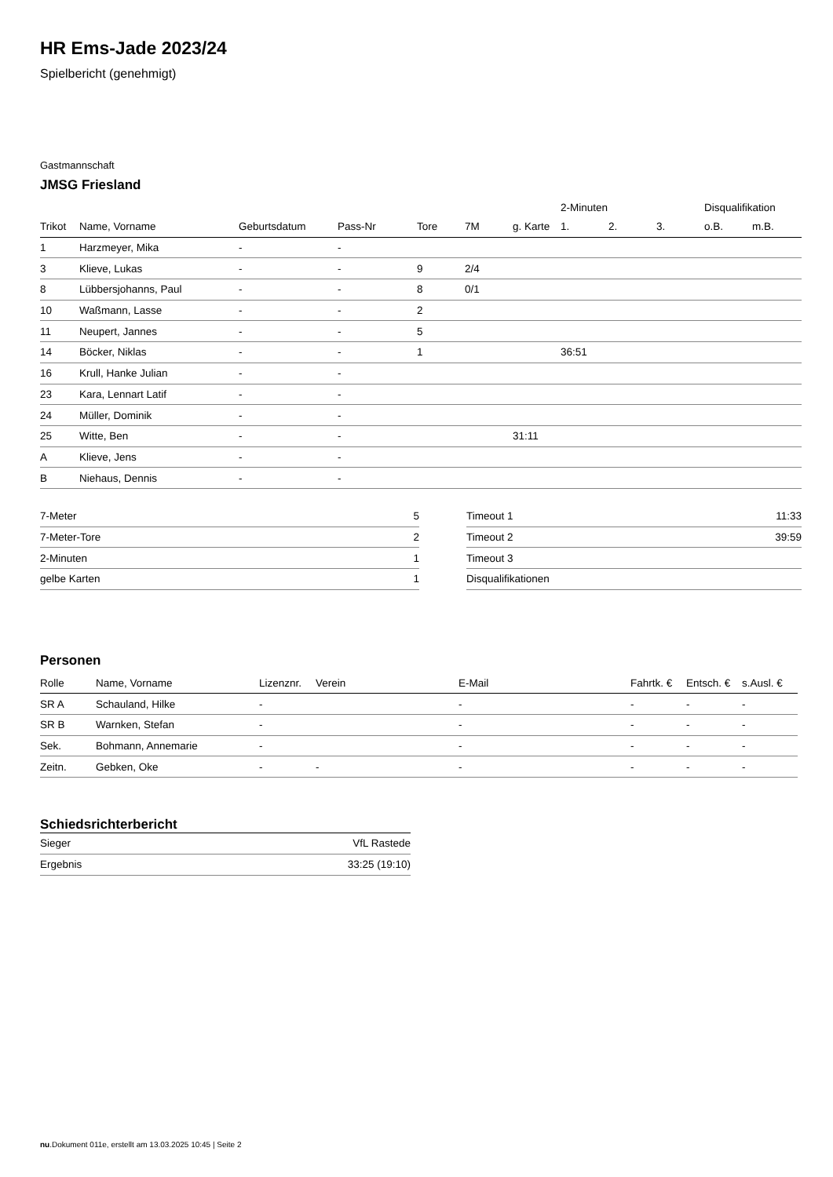HR Ems-Jade 2023/24
Spielbericht (genehmigt)
Gastmannschaft
JMSG Friesland
| | | | | | | | 2-Minuten | | | Disqualifikation | |
| --- | --- | --- | --- | --- | --- | --- | --- | --- | --- | --- | --- |
| Trikot | Name, Vorname | Geburtsdatum | Pass-Nr | Tore | 7M | g. Karte | 1. | 2. | 3. | o.B. | m.B. |
| 1 | Harzmeyer, Mika | - | - | | | | | | | | |
| 3 | Klieve, Lukas | - | - | 9 | 2/4 | | | | | | |
| 8 | Lübbersjohanns, Paul | - | - | 8 | 0/1 | | | | | | |
| 10 | Waßmann, Lasse | - | - | 2 | | | | | | | |
| 11 | Neupert, Jannes | - | - | 5 | | | | | | | |
| 14 | Böcker, Niklas | - | - | 1 | | | 36:51 | | | | |
| 16 | Krull, Hanke Julian | - | - | | | | | | | | |
| 23 | Kara, Lennart Latif | - | - | | | | | | | | |
| 24 | Müller, Dominik | - | - | | | | | | | | |
| 25 | Witte, Ben | - | - | | | 31:11 | | | | | |
| A | Klieve, Jens | - | - | | | | | | | | |
| B | Niehaus, Dennis | - | - | | | | | | | | |
| 7-Meter | 5 |
| 7-Meter-Tore | 2 |
| 2-Minuten | 1 |
| gelbe Karten | 1 |
| Timeout 1 | 11:33 |
| Timeout 2 | 39:59 |
| Timeout 3 | |
| Disqualifikationen | |
Personen
| Rolle | Name, Vorname | Lizenznr. | Verein | E-Mail | Fahrtk. € | Entsch. € | s.Ausl. € |
| --- | --- | --- | --- | --- | --- | --- | --- |
| SR A | Schauland, Hilke | - | | - | - | - | - |
| SR B | Warnken, Stefan | - | | - | - | - | - |
| Sek. | Bohmann, Annemarie | - | | - | - | - | - |
| Zeitn. | Gebken, Oke | - | - | - | - | - | - |
Schiedsrichterbericht
| Sieger | VfL Rastede |
| Ergebnis | 33:25 (19:10) |
nu.Dokument 011e, erstellt am 13.03.2025 10:45 | Seite 2